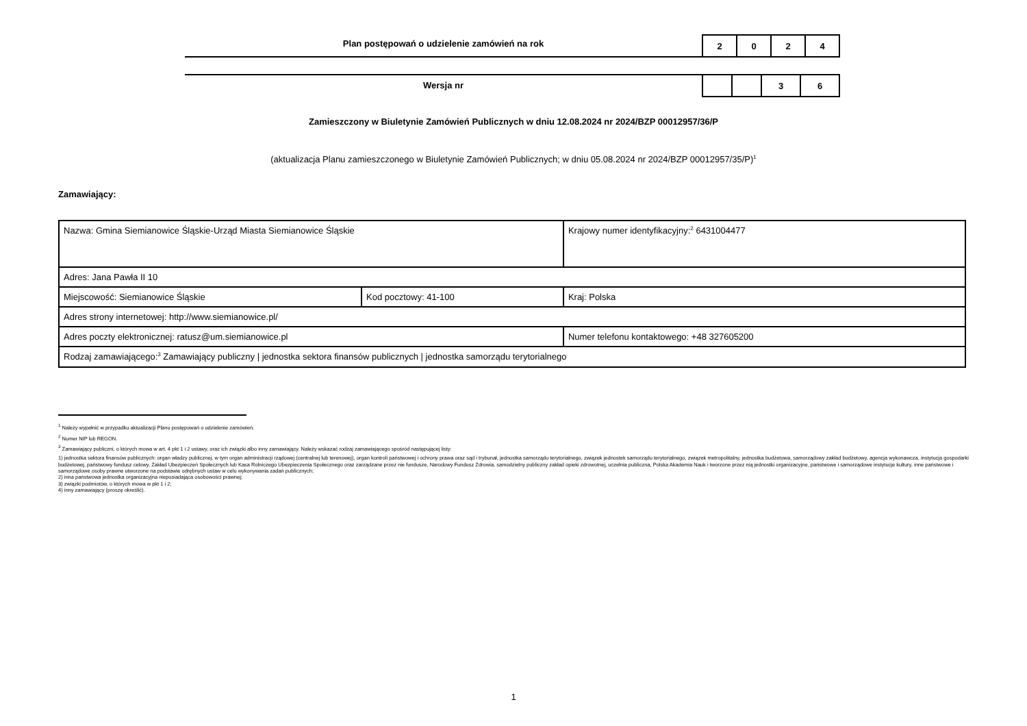Plan postępowań o udzielenie zamówień na rok
| 2 | 0 | 2 | 4 |
Wersja nr
| | | 3 | 6 |
Zamieszczony w Biuletynie Zamówień Publicznych w dniu 12.08.2024 nr 2024/BZP 00012957/36/P
(aktualizacja Planu zamieszczonego w Biuletynie Zamówień Publicznych; w dniu 05.08.2024 nr 2024/BZP 00012957/35/P)<sup>1</sup>
Zamawiający:
| Nazwa: Gmina Siemianowice Śląskie-Urząd Miasta Siemianowice Śląskie | | | Krajowy numer identyfikacyjny:<sup>2</sup> 6431004477 |
| Adres: Jana Pawła II 10 | | | |
| Miejscowość: Siemianowice Śląskie | Kod pocztowy: 41-100 | | Kraj: Polska |
| Adres strony internetowej: http://www.siemianowice.pl/ | | | |
| Adres poczty elektronicznej: ratusz@um.siemianowice.pl | | Numer telefonu kontaktowego: +48 327605200 | |
| Rodzaj zamawiającego:<sup>3</sup> Zamawiający publiczny / jednostka sektora finansów publicznych / jednostka samorządu terytorialnego | | | |
<sup>1</sup> Należy wypełnić w przypadku aktualizacji Planu postępowań o udzielenie zamówień.
<sup>2</sup> Numer NIP lub REGON.
<sup>3</sup> Zamawiający publiczni, o których mowa w art. 4 pkt 1 i 2 ustawy, oraz ich związki albo inny zamawiający. Należy wskazać rodzaj zamawiającego spośród następującej listy:
1) jednostka sektora finansów publicznych: organ władzy publicznej, w tym organ administracji rządowej (centralnej lub terenowej), organ kontroli państwowej i ochrony prawa oraz sąd i trybunał, jednostka samorządu terytorialnego, związek jednostek samorządu terytorialnego, związek metropolitalny, jednostka budżetowa, samorządowy zakład budżetowy, agencja wykonawcza, instytucja gospodarki budżetowej, państwowy fundusz celowy, Zakład Ubezpieczeń Społecznych lub Kasa Rolniczego Ubezpieczenia Społecznego oraz zarządzane przez nie fundusze, Narodowy Fundusz Zdrowia, samodzielny publiczny zakład opieki zdrowotnej, uczelnia publiczna, Polska Akademia Nauk i tworzone przez nią jednostki organizacyjne, państwowe i samorządowe instytucje kultury, inne państwowe i samorządowe osoby prawne utworzone na podstawie odrębnych ustaw w celu wykonywania zadań publicznych;
2) inna państwowa jednostka organizacyjna nieposiadająca osobowości prawnej;
3) związki podmiotów, o których mowa w pkt 1 i 2;
4) inny zamawiający (proszę określić).
1